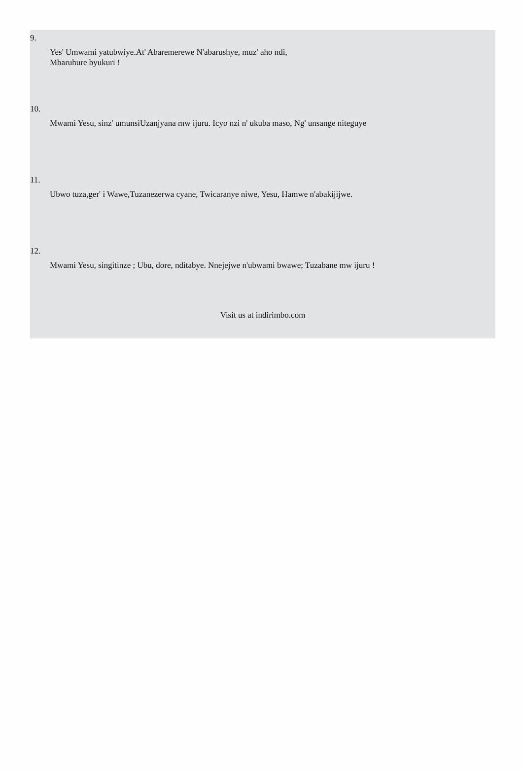9.
Yes' Umwami yatubwiye.At' Abaremerewe N'abarushye, muz' aho ndi,
Mbaruhure byukuri !
10.
Mwami Yesu, sinz' umunsiUzanjyana mw ijuru. Icyo nzi n' ukuba maso, Ng' unsange niteguye
11.
Ubwo tuza,ger' i Wawe,Tuzanezerwa cyane, Twicaranye niwe, Yesu, Hamwe n'abakijijwe.
12.
Mwami Yesu, singitinze ; Ubu, dore, nditabye. Nnejejwe n'ubwami bwawe; Tuzabane mw ijuru !
Visit us at indirimbo.com